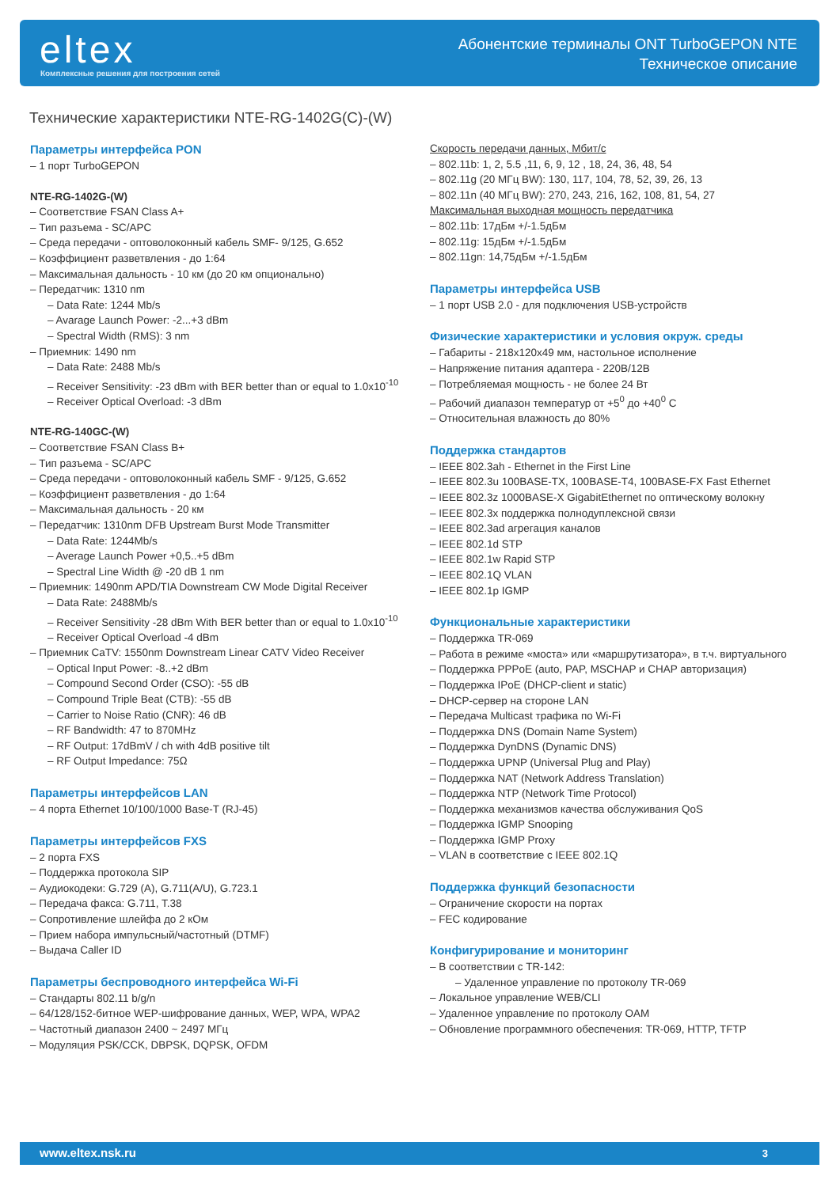eltex
Комплексные решения для построения сетей
Абонентские терминалы ONT TurboGEPON NTE
Техническое описание
Технические характеристики NTE-RG-1402G(C)-(W)
Параметры интерфейса PON
– 1 порт TurboGEPON
NTE-RG-1402G-(W)
– Соответствие FSAN Class A+
– Тип разъема - SC/APC
– Среда передачи - оптоволоконный кабель SMF- 9/125, G.652
– Коэффициент разветвления - до 1:64
– Максимальная дальность - 10 км (до 20 км опционально)
– Передатчик: 1310 nm
– Data Rate: 1244 Mb/s
– Avarage Launch Power: -2...+3 dBm
– Spectral Width (RMS): 3 nm
– Приемник: 1490 nm
– Data Rate: 2488 Mb/s
– Receiver Sensitivity: -23 dBm with BER better than or equal to 1.0x10<sup>-10</sup>
– Receiver Optical Overload: -3 dBm
NTE-RG-140GC-(W)
– Соответствие FSAN Class B+
– Тип разъема - SC/APC
– Среда передачи - оптоволоконный кабель SMF - 9/125, G.652
– Коэффициент разветвления - до 1:64
– Максимальная дальность - 20 км
– Передатчик: 1310nm DFB Upstream Burst Mode Transmitter
– Data Rate: 1244Mb/s
– Average Launch Power +0,5..+5 dBm
– Spectral Line Width @ -20 dB 1 nm
– Приемник: 1490nm APD/TIA Downstream CW Mode Digital Receiver
– Data Rate: 2488Mb/s
– Receiver Sensitivity -28 dBm With BER better than or equal to 1.0x10<sup>-10</sup>
– Receiver Optical Overload -4 dBm
– Приемник CaTV: 1550nm Downstream Linear CATV Video Receiver
– Optical Input Power: -8..+2 dBm
– Compound Second Order (CSO): -55 dB
– Compound Triple Beat (CTB): -55 dB
– Carrier to Noise Ratio (CNR): 46 dB
– RF Bandwidth: 47 to 870MHz
– RF Output: 17dBmV / ch with 4dB positive tilt
– RF Output Impedance: 75Ω
Параметры интерфейсов LAN
– 4 порта Ethernet 10/100/1000 Base-T (RJ-45)
Параметры интерфейсов FXS
– 2 порта FXS
– Поддержка протокола SIP
– Аудиокодеки: G.729 (A), G.711(A/U), G.723.1
– Передача факса: G.711, T.38
– Сопротивление шлейфа до 2 кОм
– Прием набора импульсный/частотный (DTMF)
– Выдача Caller ID
Параметры беспроводного интерфейса Wi-Fi
– Стандарты 802.11 b/g/n
– 64/128/152-битное WEP-шифрование данных, WEP, WPA, WPA2
– Частотный диапазон 2400 ~ 2497 МГц
– Модуляция PSK/CCK, DBPSK, DQPSK, OFDM
Скорость передачи данных, Мбит/с
– 802.11b: 1, 2, 5.5 ,11, 6, 9, 12 , 18, 24, 36, 48, 54
– 802.11g (20 МГц BW): 130, 117, 104, 78, 52, 39, 26, 13
– 802.11n (40 МГц BW): 270, 243, 216, 162, 108, 81, 54, 27
Максимальная выходная мощность передатчика
– 802.11b: 17дБм +/-1.5дБм
– 802.11g: 15дБм +/-1.5дБм
– 802.11gn: 14,75дБм +/-1.5дБм
Параметры интерфейса USB
– 1 порт USB 2.0 - для подключения USB-устройств
Физические характеристики и условия окруж. среды
– Габариты - 218x120x49 мм, настольное исполнение
– Напряжение питания адаптера - 220В/12В
– Потребляемая мощность - не более 24 Вт
– Рабочий диапазон температур от +5<sup>0</sup> до +40<sup>0</sup> С
– Относительная влажность до 80%
Поддержка стандартов
– IEEE 802.3ah - Ethernet in the First Line
– IEEE 802.3u 100BASE-TX, 100BASE-T4, 100BASE-FX Fast Ethernet
– IEEE 802.3z 1000BASE-X GigabitEthernet по оптическому волокну
– IEEE 802.3x поддержка полнодуплексной связи
– IEEE 802.3ad агрегация каналов
– IEEE 802.1d STP
– IEEE 802.1w Rapid STP
– IEEE 802.1Q VLAN
– IEEE 802.1p IGMP
Функциональные характеристики
– Поддержка TR-069
– Работа в режиме «моста» или «маршрутизатора», в т.ч. виртуального
– Поддержка PPPoE (auto, PAP, MSCHAP и CHAP авторизация)
– Поддержка IPoE (DHCP-client и static)
– DHCP-сервер на стороне LAN
– Передача Multicast трафика по Wi-Fi
– Поддержка DNS (Domain Name System)
– Поддержка DynDNS (Dynamic DNS)
– Поддержка UPNP (Universal Plug and Play)
– Поддержка NAT (Network Address Translation)
– Поддержка NTP (Network Time Protocol)
– Поддержка механизмов качества обслуживания QoS
– Поддержка IGMP Snooping
– Поддержка IGMP Proxy
– VLAN в соответствие с IEEE 802.1Q
Поддержка функций безопасности
– Ограничение скорости на портах
– FEC кодирование
Конфигурирование и мониторинг
– В соответствии с TR-142:
– Удаленное управление по протоколу TR-069
– Локальное управление WEB/CLI
– Удаленное управление по протоколу OAM
– Обновление программного обеспечения: TR-069, HTTP, TFTP
www.eltex.nsk.ru 3